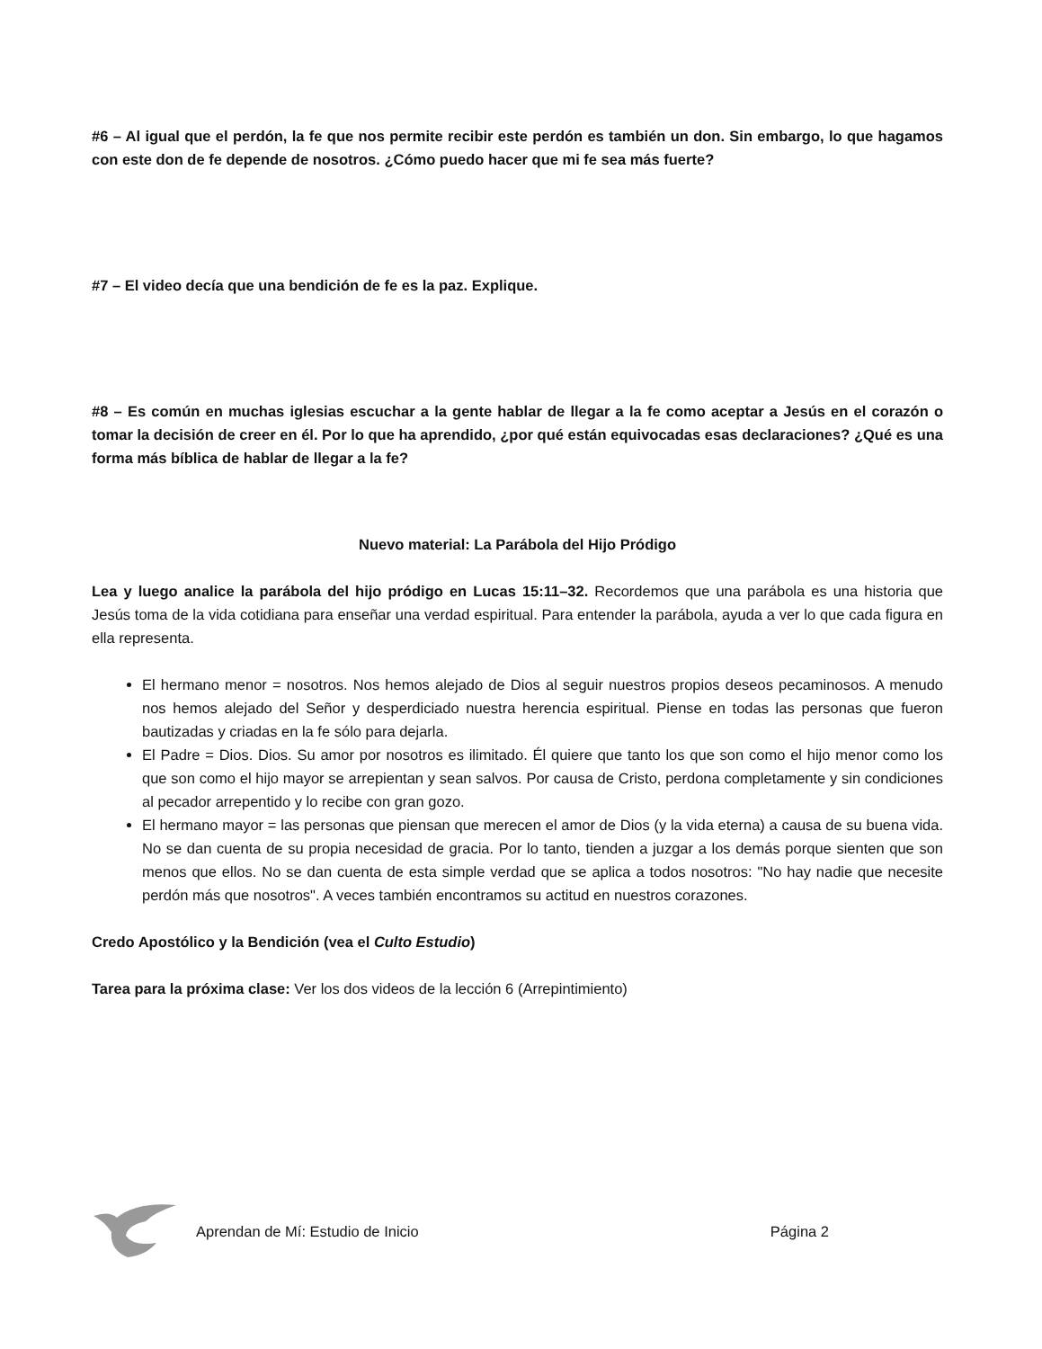#6 – Al igual que el perdón, la fe que nos permite recibir este perdón es también un don. Sin embargo, lo que hagamos con este don de fe depende de nosotros. ¿Cómo puedo hacer que mi fe sea más fuerte?
#7 – El video decía que una bendición de fe es la paz. Explique.
#8 – Es común en muchas iglesias escuchar a la gente hablar de llegar a la fe como aceptar a Jesús en el corazón o tomar la decisión de creer en él. Por lo que ha aprendido, ¿por qué están equivocadas esas declaraciones? ¿Qué es una forma más bíblica de hablar de llegar a la fe?
Nuevo material: La Parábola del Hijo Pródigo
Lea y luego analice la parábola del hijo pródigo en Lucas 15:11–32. Recordemos que una parábola es una historia que Jesús toma de la vida cotidiana para enseñar una verdad espiritual. Para entender la parábola, ayuda a ver lo que cada figura en ella representa.
El hermano menor = nosotros. Nos hemos alejado de Dios al seguir nuestros propios deseos pecaminosos. A menudo nos hemos alejado del Señor y desperdiciado nuestra herencia espiritual. Piense en todas las personas que fueron bautizadas y criadas en la fe sólo para dejarla.
El Padre = Dios. Dios. Su amor por nosotros es ilimitado. Él quiere que tanto los que son como el hijo menor como los que son como el hijo mayor se arrepientan y sean salvos. Por causa de Cristo, perdona completamente y sin condiciones al pecador arrepentido y lo recibe con gran gozo.
El hermano mayor = las personas que piensan que merecen el amor de Dios (y la vida eterna) a causa de su buena vida. No se dan cuenta de su propia necesidad de gracia. Por lo tanto, tienden a juzgar a los demás porque sienten que son menos que ellos. No se dan cuenta de esta simple verdad que se aplica a todos nosotros: "No hay nadie que necesite perdón más que nosotros". A veces también encontramos su actitud en nuestros corazones.
Credo Apostólico y la Bendición (vea el Culto Estudio)
Tarea para la próxima clase: Ver los dos videos de la lección 6 (Arrepintimiento)
Aprendan de Mí: Estudio de Inicio Página 2